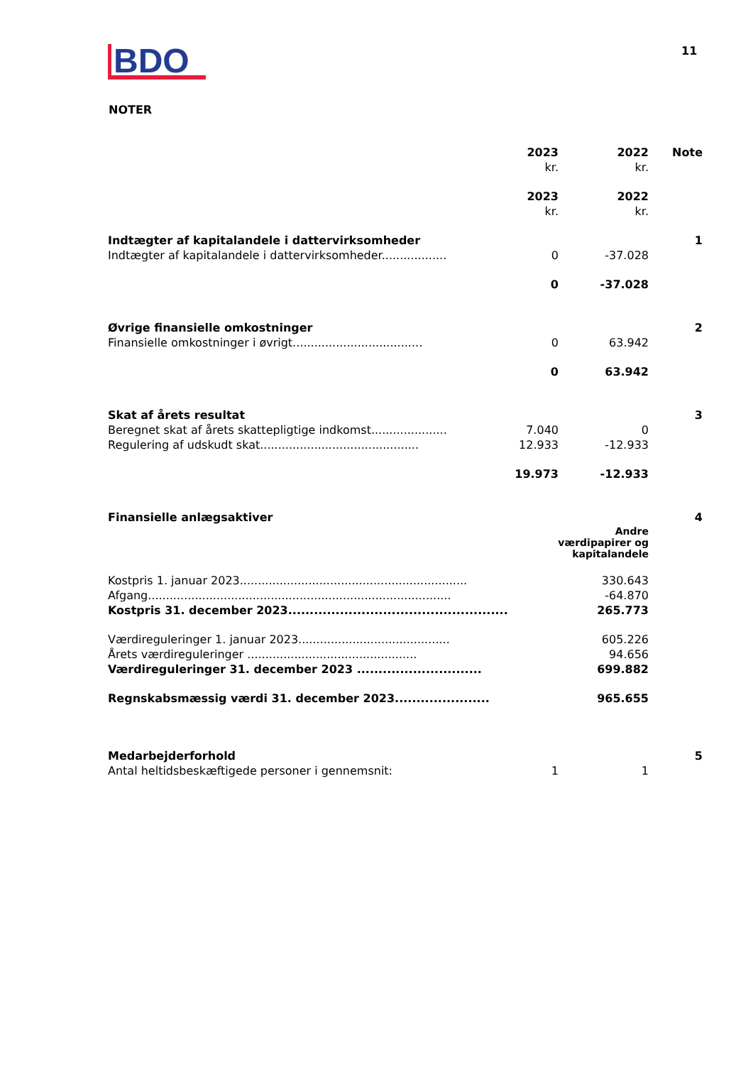BDO
11
NOTER
| | 2023 | 2022 | Note |
| | kr. | kr. | |
| | 2023 | 2022 | |
| | kr. | kr. | |
| Indtægter af kapitalandele i dattervirksomheder | | | 1 |
| Indtægter af kapitalandele i dattervirksomheder.................. | 0 | -37.028 | |
| | 0 | -37.028 | |
| Øvrige finansielle omkostninger | | | 2 |
| Finansielle omkostninger i øvrigt.................................... | 0 | 63.942 | |
| | 0 | 63.942 | |
| Skat af årets resultat | | | 3 |
| Beregnet skat af årets skattepligtige indkomst..................... | 7.040 | 0 | |
| Regulering af udskudt skat............................................ | 12.933 | -12.933 | |
| | 19.973 | -12.933 | |
| Finansielle anlægsaktiver | | | 4 |
| Andre værdipapirer og kapitalandele | | | |
| Kostpris 1. januar 2023............................................................... | | 330.643 | |
| Afgang.................................................................................... | | -64.870 | |
| Kostpris 31. december 2023................................................... | | 265.773 | |
| Værdireguleringer 1. januar 2023.......................................... | | 605.226 | |
| Årets værdireguleringer ............................................... | | 94.656 | |
| Værdireguleringer 31. december 2023 ............................. | | 699.882 | |
| Regnskabsmæssig værdi 31. december 2023...................... | | 965.655 | |
| Medarbejderforhold | | | 5 |
| Antal heltidsbeskæftigede personer i gennemsnit: | 1 | 1 | |